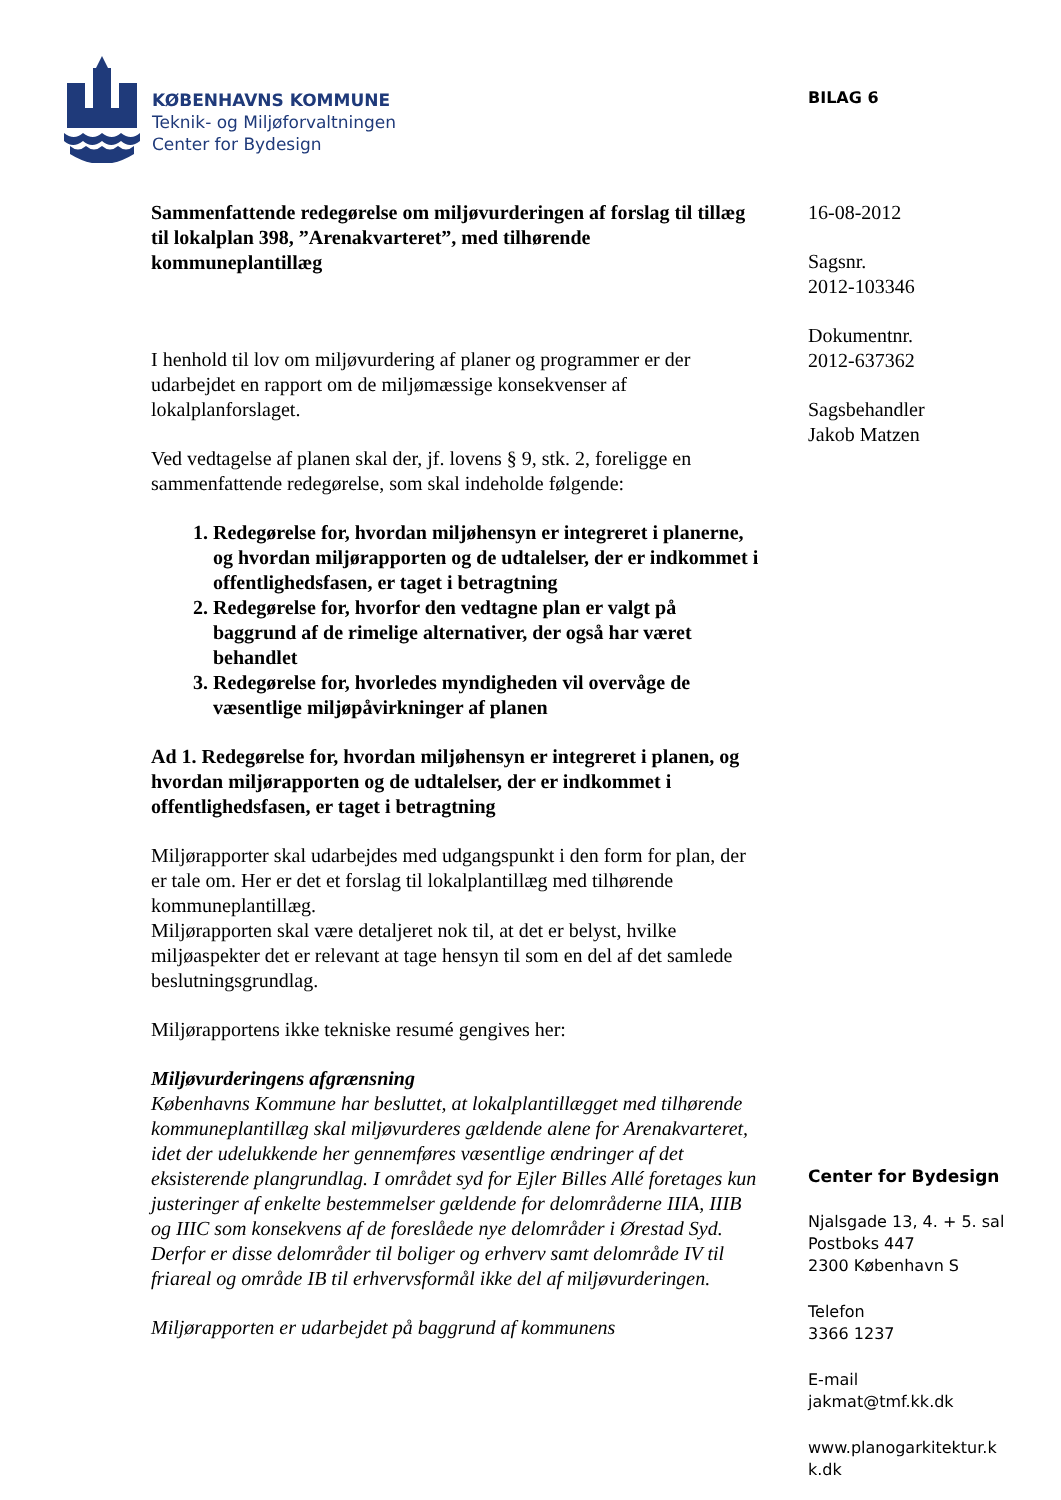KØBENHAVNS KOMMUNE
Teknik- og Miljøforvaltningen
Center for Bydesign
BILAG 6
Sammenfattende redegørelse om miljøvurderingen af forslag til tillæg til lokalplan 398, ”Arenakvarteret”, med tilhørende kommuneplantillæg
I henhold til lov om miljøvurdering af planer og programmer er der udarbejdet en rapport om de miljømæssige konsekvenser af lokalplanforslaget.
Ved vedtagelse af planen skal der, jf. lovens § 9, stk. 2, foreligge en sammenfattende redegørelse, som skal indeholde følgende:
1. Redegørelse for, hvordan miljøhensyn er integreret i planerne, og hvordan miljørapporten og de udtalelser, der er indkommet i offentlighedsfasen, er taget i betragtning
2. Redegørelse for, hvorfor den vedtagne plan er valgt på baggrund af de rimelige alternativer, der også har været behandlet
3. Redegørelse for, hvorledes myndigheden vil overvåge de væsentlige miljøpåvirkninger af planen
Ad 1. Redegørelse for, hvordan miljøhensyn er integreret i planen, og hvordan miljørapporten og de udtalelser, der er indkommet i offentlighedsfasen, er taget i betragtning
Miljørapporter skal udarbejdes med udgangspunkt i den form for plan, der er tale om. Her er det et forslag til lokalplantillæg med tilhørende kommuneplantillæg.
Miljørapporten skal være detaljeret nok til, at det er belyst, hvilke miljøaspekter det er relevant at tage hensyn til som en del af det samlede beslutningsgrundlag.
Miljørapportens ikke tekniske resumé gengives her:
Miljøvurderingens afgrænsning
Københavns Kommune har besluttet, at lokalplantillægget med tilhørende kommuneplantillæg skal miljøvurderes gældende alene for Arenakvarteret, idet der udelukkende her gennemføres væsentlige ændringer af det eksisterende plangrundlag. I området syd for Ejler Billes Allé foretages kun justeringer af enkelte bestemmelser gældende for delområderne IIIA, IIIB og IIIC som konsekvens af de foreslåede nye delområder i Ørestad Syd. Derfor er disse delområder til boliger og erhverv samt delområde IV til friareal og område IB til erhvervsformål ikke del af miljøvurderingen.
Miljørapporten er udarbejdet på baggrund af kommunens
16-08-2012
Sagsnr.
2012-103346
Dokumentnr.
2012-637362
Sagsbehandler
Jakob Matzen
Center for Bydesign
Njalsgade 13, 4. + 5. sal
Postboks 447
2300 København S
Telefon
3366 1237
E-mail
jakmat@tmf.kk.dk
www.planogarkitektur.k
k.dk